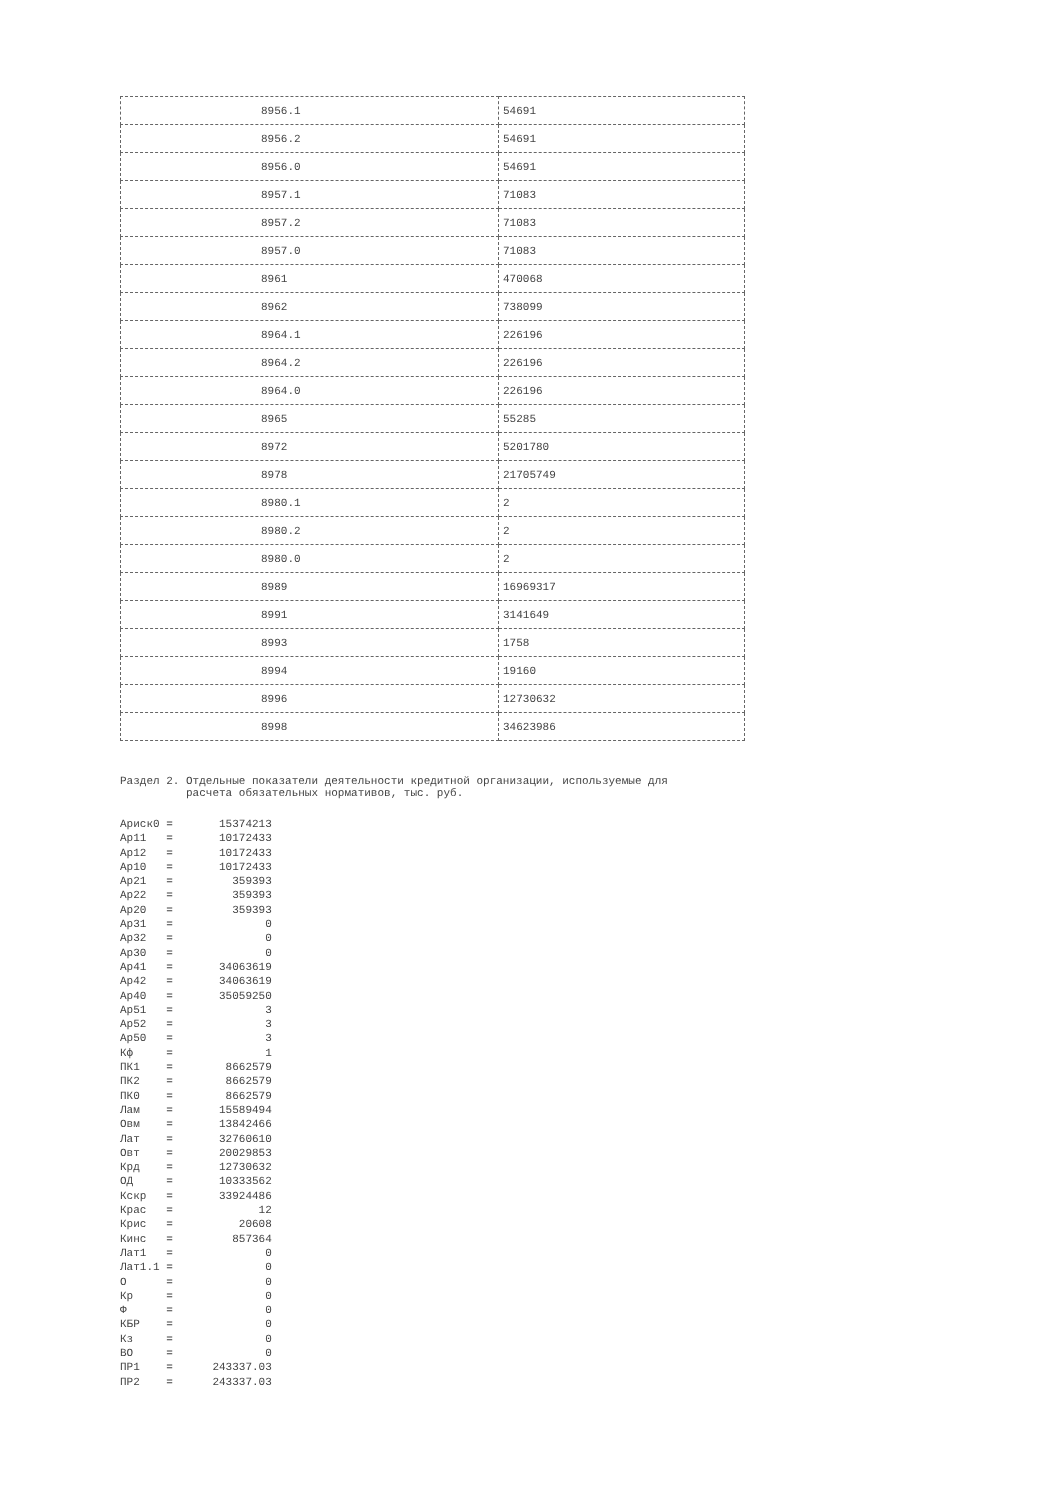| 8956.1 | 54691 |
| 8956.2 | 54691 |
| 8956.0 | 54691 |
| 8957.1 | 71083 |
| 8957.2 | 71083 |
| 8957.0 | 71083 |
| 8961 | 470068 |
| 8962 | 738099 |
| 8964.1 | 226196 |
| 8964.2 | 226196 |
| 8964.0 | 226196 |
| 8965 | 55285 |
| 8972 | 5201780 |
| 8978 | 21705749 |
| 8980.1 | 2 |
| 8980.2 | 2 |
| 8980.0 | 2 |
| 8989 | 16969317 |
| 8991 | 3141649 |
| 8993 | 1758 |
| 8994 | 19160 |
| 8996 | 12730632 |
| 8998 | 34623986 |
Раздел 2. Отдельные показатели деятельности кредитной организации, используемые для расчета обязательных нормативов, тыс. руб.
Ариск0 =       15374213
Ар11   =       10172433
Ар12   =       10172433
Ар10   =       10172433
Ар21   =         359393
Ар22   =         359393
Ар20   =         359393
Ар31   =              0
Ар32   =              0
Ар30   =              0
Ар41   =       34063619
Ар42   =       34063619
Ар40   =       35059250
Ар51   =              3
Ар52   =              3
Ар50   =              3
Кф     =              1
ПК1    =        8662579
ПК2    =        8662579
ПК0    =        8662579
Лам    =       15589494
Овм    =       13842466
Лат    =       32760610
Овт    =       20029853
Крд    =       12730632
ОД     =       10333562
Кскр   =       33924486
Крас   =             12
Крис   =          20608
Кинс   =         857364
Лат1   =              0
Лат1.1 =              0
О      =              0
Кр     =              0
Ф      =              0
КБР    =              0
Кз     =              0
ВО     =              0
ПР1    =      243337.03
ПР2    =      243337.03